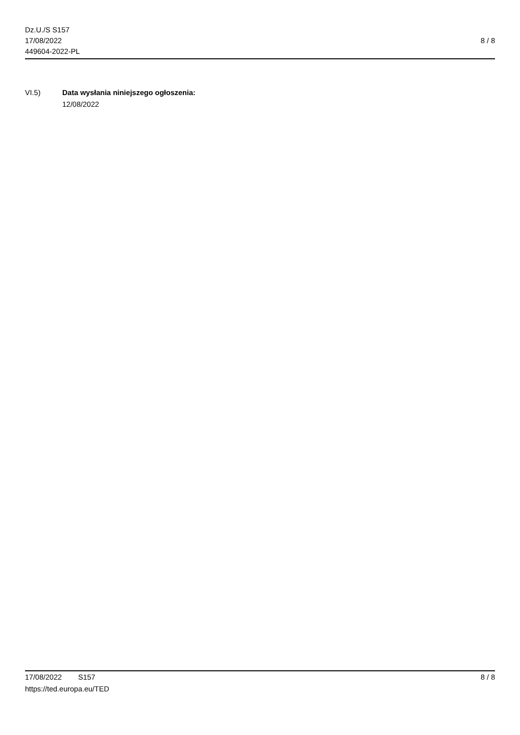Dz.U./S S157
17/08/2022
449604-2022-PL
8 / 8
VI.5) Data wysłania niniejszego ogłoszenia:
12/08/2022
17/08/2022 S157 8 / 8
https://ted.europa.eu/TED